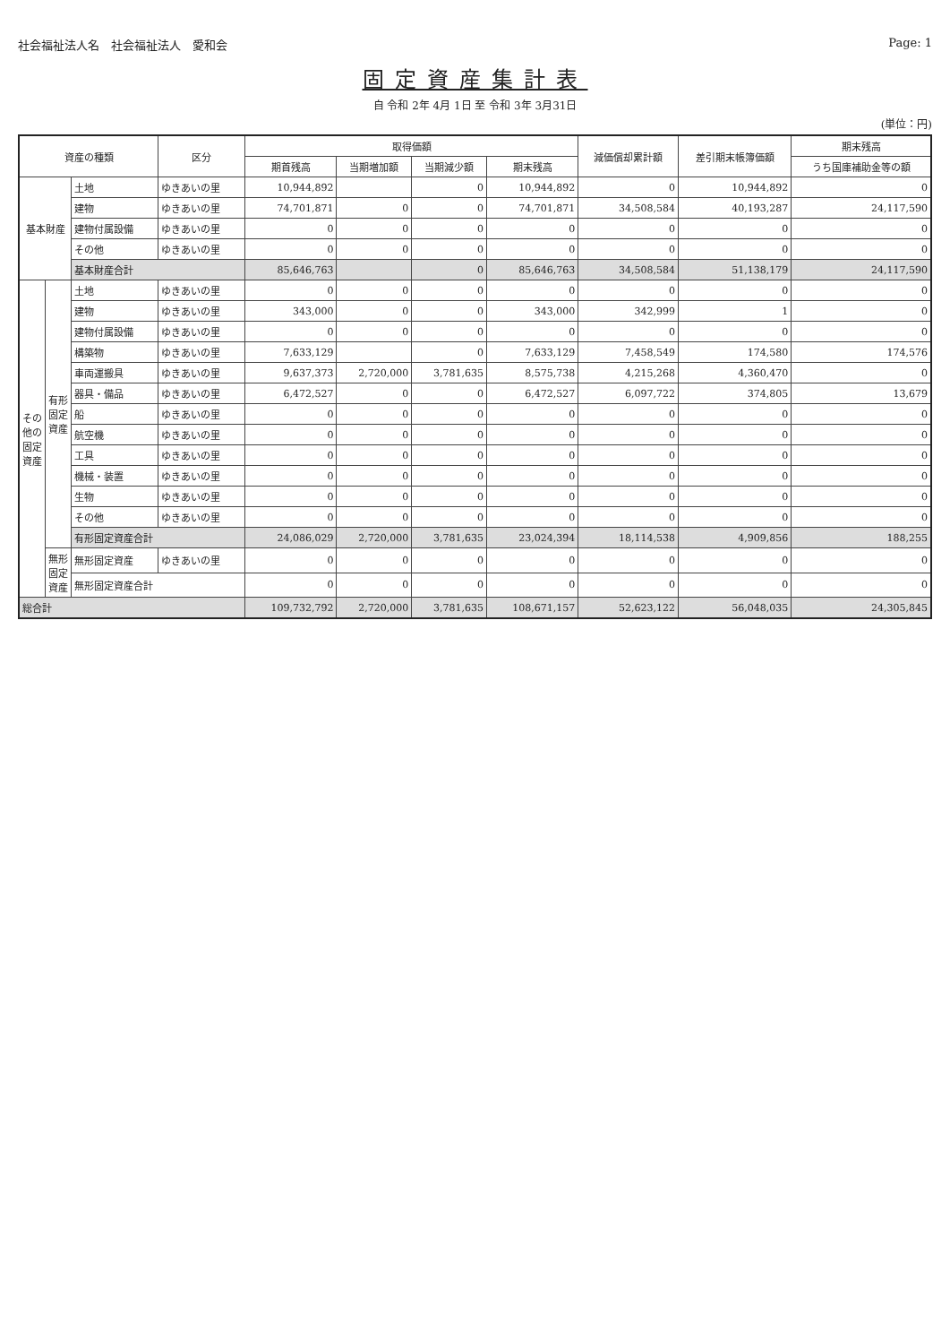社会福祉法人名　社会福祉法人　愛和会 Page: 1
固定資産集計表
自 令和 2年 4月 1日 至 令和 3年 3月31日
(単位：円)
| 資産の種類 | | | 区分 | 取得価額 | | | | 減価償却累計額 | 差引期末帳簿価額 | 期末残高 |
| --- | --- | --- | --- | --- | --- | --- | --- | --- | --- | --- |
| | | | | 期首残高 | 当期増加額 | 当期減少額 | 期末残高 | | | うち国庫補助金等の額 |
| 基本財産 | | 土地 | ゆきあいの里 | 10,944,892 | | 0 | 10,944,892 | 0 | 10,944,892 | 0 |
| | | 建物 | ゆきあいの里 | 74,701,871 | 0 | 0 | 74,701,871 | 34,508,584 | 40,193,287 | 24,117,590 |
| | | 建物付属設備 | ゆきあいの里 | 0 | 0 | 0 | 0 | 0 | 0 | 0 |
| | | その他 | ゆきあいの里 | 0 | 0 | 0 | 0 | 0 | 0 | 0 |
| | | 基本財産合計 | | 85,646,763 | | 0 | 85,646,763 | 34,508,584 | 51,138,179 | 24,117,590 |
| その他の固定資産 | 有形固定資産 | 土地 | ゆきあいの里 | 0 | 0 | 0 | 0 | 0 | 0 | 0 |
| | | 建物 | ゆきあいの里 | 343,000 | 0 | 0 | 343,000 | 342,999 | 1 | 0 |
| | | 建物付属設備 | ゆきあいの里 | 0 | 0 | 0 | 0 | 0 | 0 | 0 |
| | | 構築物 | ゆきあいの里 | 7,633,129 | | 0 | 7,633,129 | 7,458,549 | 174,580 | 174,576 |
| | | 車両運搬具 | ゆきあいの里 | 9,637,373 | 2,720,000 | 3,781,635 | 8,575,738 | 4,215,268 | 4,360,470 | 0 |
| | | 器具・備品 | ゆきあいの里 | 6,472,527 | 0 | 0 | 6,472,527 | 6,097,722 | 374,805 | 13,679 |
| | | 船 | ゆきあいの里 | 0 | 0 | 0 | 0 | 0 | 0 | 0 |
| | | 航空機 | ゆきあいの里 | 0 | 0 | 0 | 0 | 0 | 0 | 0 |
| | | 工具 | ゆきあいの里 | 0 | 0 | 0 | 0 | 0 | 0 | 0 |
| | | 機械・装置 | ゆきあいの里 | 0 | 0 | 0 | 0 | 0 | 0 | 0 |
| | | 生物 | ゆきあいの里 | 0 | 0 | 0 | 0 | 0 | 0 | 0 |
| | | その他 | ゆきあいの里 | 0 | 0 | 0 | 0 | 0 | 0 | 0 |
| | | 有形固定資産合計 | | 24,086,029 | 2,720,000 | 3,781,635 | 23,024,394 | 18,114,538 | 4,909,856 | 188,255 |
| | 無形固定資産 | 無形固定資産 | ゆきあいの里 | 0 | 0 | 0 | 0 | 0 | 0 | 0 |
| | | 無形固定資産合計 | | 0 | 0 | 0 | 0 | 0 | 0 | 0 |
| 総合計 | | | | 109,732,792 | 2,720,000 | 3,781,635 | 108,671,157 | 52,623,122 | 56,048,035 | 24,305,845 |